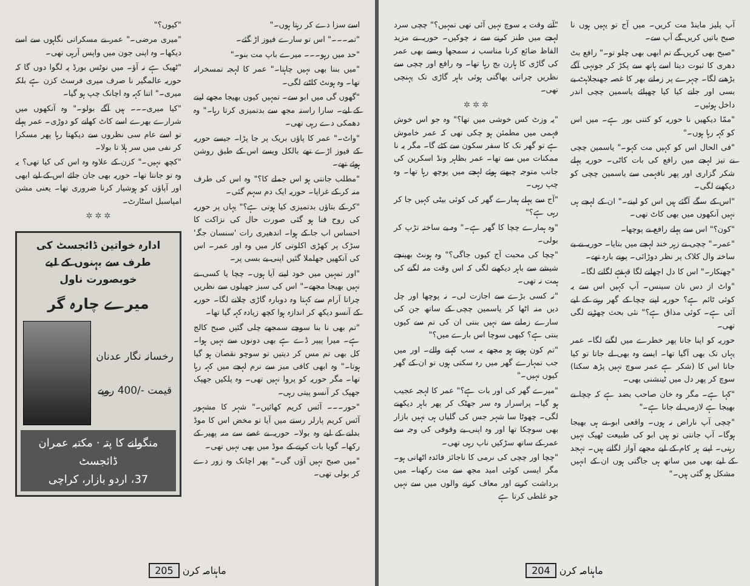آپ پلیز ماینڈ مت کریں۔ میں آج تو یہیں ہوں نا صبح باتیں کریں گے آپ سے۔
"صبح بھی کریں گے تم ابھی بھی چلو تو۔" رافع بٹ دھری کا ثبوت دیتا اسے ہاتھ سے پکڑ کر جونہی آگے بڑھنے لگا۔ چہرے پر زمانے بھر کا غصہ جھنجلاہٹ بے بسی اور جانے کیا کیا چھپائے یاسمین چچی اندر داخل ہوئیں۔
"ممّا دیکھیں نا حوریہ کو کتنی بور ہے۔ میں اس کو کہہ رہا ہوں۔"
"فی الحال اس کو کہیں مت کہو۔" یاسمین چچی نے تیز لہجے میں رافع کی بات کاٹی۔ حوریہ پہلے شکر گزاری اور پھر نافہمی سے یاسمین چچی کو دیکھنے لگی۔
"اس کے سگے آگئے ہیں اس کو لینے۔" ان کے لہجے ہی نہیں آنکھوں میں بھی کاٹ تھی۔
"کون؟" اس سے پہلے رافع نے پوچھا۔
"عمر۔" چچی نے زہر خند لہجے میں بتایا۔ حوریہ نے بے ساختہ وال کلاک پر نظر دوڑائی۔ پونے بارہ تھے۔
"چھنکار۔" اس کا دل اچھلنے لگا قہقہے لگانے لگا۔
"واٹ از دس نان سینس۔ آپ کہیں اس سے یہ کوئی ٹائم ہے؟ حوریہ اپنے چچا کے گھر رہنے کے لیے آئی ہے۔ کوئی مذاق ہے؟" نئی بحث چھڑنے لگی تھی۔
حوریہ کو اپنا جانا پھر خطرے میں لگنے لگا۔ عمر یہاں تک بھی آگیا تھا۔ ایسے وہ بھی لے جاتا تو کیا جاتا اس کا (شکر ہے عمر سوچ نہیں پڑھ سکتا) سوچ کر پھر دل میں ٹینشنی بھی۔
"کہا ہے۔ مگر وہ خان صاحب بضد ہے کہ چچا نے بھیجا ہے لازمی لے جانا ہے۔"
"چچی آپ ناراض نہ ہوں۔ واقعی ابو نے ہی بھیجا ہوگا۔ آپ جانتی تو ہیں ابو کی طبیعت ٹھیک نہیں رہتی۔ اپنے ہر کام کے لیے مجھے آواز لگاتے ہیں۔ تہجد کے لیے بھی میں ساتھ ہی جاگتی ہوں ان کے انہیں مشکل ہو گئی ہیں۔"
"آتے وقت یہ سوچ نہیں آئی تھی تمہیں؟" چچی سرد لہجے میں طنز کرنے سے نہ چوکیں۔ حوریہ نے مزید الفاظ ضائع کرنا مناسب نہ سمجھا ویسے بھی عمر کی گاڑی کا ہارن بج رہا تھا۔ وہ رافع اور چچی سے نظریں چراتی بھاگتی ہوئی باہر گاڑی تک پہنچی تھی۔
✲ ✲ ✲
"یہ وزٹ کس خوشی میں تھا؟" وہ جو اس خوش فہمی میں مطمئن ہو چکی تھی کہ عمر خاموش ہے تو گھر تک کا سفر سکون سے کٹے گا۔ مگر یہ نا ممکنات میں سے تھا۔ عمر بظاہر ونڈ اسکرین کی جانب متوجہ چبھتے ہوئے لہجے میں پوچھ رہا تھا۔ وہ چپ رہی۔
"آج سے پہلے ہمارے گھر کی کوئی بیٹی کہیں جا کر رہی ہے؟"
"وہ ہمارے چچا کا گھر ہے۔" وہ بے ساختہ تڑپ کر بولی۔
"چچا کی محبت آج کیوں جاگی؟" وہ ہونٹ بھینچے شیشے سے باہر دیکھنے لگی کہ اس وقت منہ لگنے کی ہمت نہ تھی۔
"نہ کسی بڑے سے اجازت لی۔ نہ پوچھا اور چل دیں منہ اٹھا کر یاسمین چچی کے ساتھ جن کی سارے زمانے سے نہیں بنتی ان کی تم سے کیوں بنتی ہے؟ کبھی سوچا اس بارے میں؟"
"تم کون ہوتے ہو مجھے یہ سب کہنے والے۔ اور میں جب تمہارے گھر میں رہ سکتی ہوں تو ان کے گھر کیوں نہیں۔"
"میرے گھر کی اور بات ہے؟" عمر کا لہجہ عجیب ہو گیا۔ پراسرار وہ سر جھٹک کر پھر باہر دیکھنے لگی۔ چھوٹا سا شہر جس کی گلیاں ہی نہیں بازار بھی سوچکا تھا اور وہ اپنی بے وقوفی کی وجہ سے عمر کے ساتھ سڑکیں ناپ رہی تھی۔
"چچا اور چچی کی نرمی کا ناجائز فائدہ اٹھاتی ہو۔ مگر ایسی کوئی امید مجھ سے مت رکھنا۔ میں برداشت کرنے اور معاف کرنے والوں میں سے نہیں جو غلطی کرتا ہے
204 ماہنامہ کرن
اسے سزا دے کر رہتا ہوں۔"
"تمہ۔۔۔" اس تو سارے فیوز اڑ گئے۔
"حد میں رہو۔۔۔ میرے باپ مت بنو۔"
"میں بننا بھی نہیں چاہتا۔" عمر کا لہجہ تمسخرانہ تھا۔ وہ ہونٹ کاٹنے لگی۔
"گھوں گی میں ابو سے۔ تمہیں کیوں بھیجا مجھے لینے کے لیے۔ سارا راستہ مجھ سے بدتمیزی کرتا رہا۔" وہ دھمکی دے رہی تھی۔
"واٹ۔" عمر کا پاؤں بریک پر جا پڑا۔ جیسے حوریہ کے فیوز اڑے تھے بالکل ویسے اس کے طبق روشن ہوئے تھے۔
"مطلب جانتی ہو اس جملے کا؟" وہ اس کی طرف منہ کر کے غرایا۔ حوریہ ایک دم سہم گئی۔
"کر کے بتاؤں بدتمیزی کیا ہوتی ہے؟" یہاں پر حوریہ کی روح فنا ہو گئی صورت حال کی نزاکت کا احساس اب جا کے ہوا۔ اندھیری رات 'سنسان جگہ' سڑک پر کھڑی اکلوتی کار میں وہ اور عمر۔ اس کی آنکھیں جھلملا گئیں اپنی بے بسی پر۔
"اور تمہیں میں خود لینے آیا ہوں۔ چچا یا کسی نے نہیں بھیجا مجھے۔" اس کی سبز جھیلوں سے نظریں چراتا آرام سے کہتا وہ دوبارہ گاڑی چلانے لگا۔ حوریہ کے آنسو دیکھ کر اندازہ ہوا کچھ زیادہ کہہ گیا تھا۔
"تم بھی نا بنا سوچے سمجھے چلی گئیں صبح کالج ہے۔ میرا پیپر ڈے ہے بھی دونوں سے نہیں ہوا۔ کل بھی تم مس کر دیتیں تو سوچو نقصان ہو گیا ہوتا۔" وہ ابھی کافی میز سے نرم لہجے میں کہہ رہا تھا۔ مگر حوریہ کو پروا نہیں تھی۔ وہ پلکیں جھپک جھپک کر آنسو پیتی رہی۔
"حور۔۔۔ آئس کریم کھائیں۔" شہر کا مشہور آئس کریم پارلر رستے میں آیا تو مخض اس کا موڈ بدلنے کے لیے وہ بولا۔ حوریہ نے غصے سے منہ پھیر کے رکھا۔ گویا بات کرنے کے موڈ میں بھی نہیں تھی۔
"میں صبح نہیں آؤں گی۔" پھر اچانک وہ زور دے کر بولی تھی۔
"کیوں؟"
"میری مرضی۔" عمر نے مسکراتی نگاہوں سے اسے دیکھا۔ وہ اپنی جون میں واپس آرہی تھی۔
"ٹھیک ہے نہ آؤ۔ میں نوٹس بورڈ پہ لگوا دوں گا کہ حوریہ عالمگیر نا صرف میری فرسٹ کزن ہے بلکہ میری۔" اتنا کہہ وہ اچانک چپ ہو گیا۔
"کیا میری۔۔۔ ہیں آگے بولو۔" وہ آنکھوں میں شرارے بھرے اسے کاٹ کھانے کو دوڑی۔ عمر پہلے تو اسے عام سی نظروں سے دیکھتا رہا پھر مسکرا کر نفی میں سر ہلا تا بولا۔
"کچھ نہیں۔" کزن کے علاوہ وہ اس کی کیا تھی؟ یہ وہ تو جانتا تھا۔ حوریہ بھی جان جائے اس کے لیے ابھی اور آپاؤں کو ہوشیار کرنا ضروری تھا۔ یعنی مشن امپاسبل اسٹارٹ۔
✲ ✲ ✲
ادارہ خواتین ڈائجسٹ کی طرف سے بہنوں کے لیے خوبصورت ناول
میرے چارہ گر
رخسانہ نگار عدنان
قیمت -/400 روپے
منگوانے کا پتہ · مکتبہ عمران ڈائجسٹ
37، اردو بازار، کراچی
ماہنامہ کرن 205